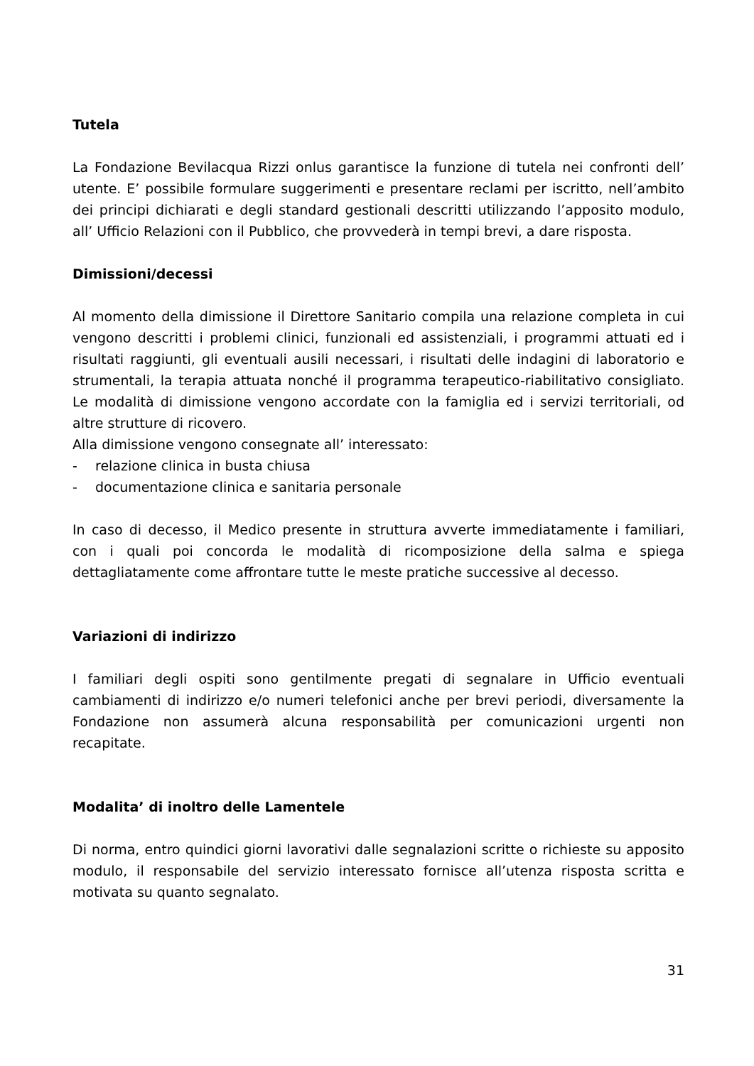Tutela
La Fondazione Bevilacqua Rizzi onlus garantisce la funzione di tutela nei confronti dell’ utente. E’ possibile formulare suggerimenti e presentare reclami per iscritto, nell’ambito dei principi dichiarati e degli standard gestionali descritti utilizzando l’apposito modulo, all’ Ufficio Relazioni con il Pubblico, che provvederà in tempi brevi, a dare risposta.
Dimissioni/decessi
Al momento della dimissione il Direttore Sanitario compila una relazione completa in cui vengono descritti i problemi clinici, funzionali ed assistenziali, i programmi attuati ed i risultati raggiunti, gli eventuali ausili necessari, i risultati delle indagini di laboratorio e strumentali, la terapia attuata nonché il programma terapeutico-riabilitativo consigliato. Le modalità di dimissione vengono accordate con la famiglia ed i servizi territoriali, od altre strutture di ricovero.
Alla dimissione vengono consegnate all’ interessato:
- relazione clinica in busta chiusa
- documentazione clinica e sanitaria personale
In caso di decesso, il Medico presente in struttura avverte immediatamente i familiari, con i quali poi concorda le modalità di ricomposizione della salma e spiega dettagliatamente come affrontare tutte le meste pratiche successive al decesso.
Variazioni di indirizzo
I familiari degli ospiti sono gentilmente pregati di segnalare in Ufficio eventuali cambiamenti di indirizzo e/o numeri telefonici anche per brevi periodi, diversamente la Fondazione non assumerà alcuna responsabilità per comunicazioni urgenti non recapitate.
Modalita’ di inoltro delle Lamentele
Di norma, entro quindici giorni lavorativi dalle segnalazioni scritte o richieste su apposito modulo, il responsabile del servizio interessato fornisce all’utenza risposta scritta e motivata su quanto segnalato.
31